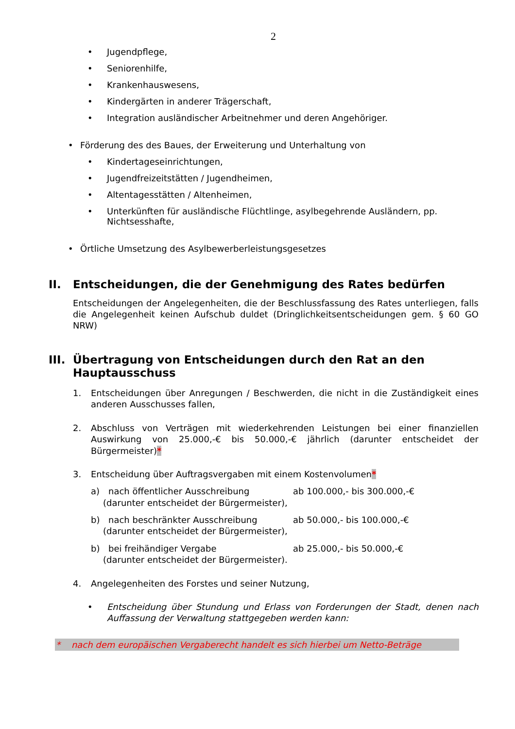2
• Jugendpflege,
• Seniorenhilfe,
• Krankenhauswesens,
• Kindergärten in anderer Trägerschaft,
• Integration ausländischer Arbeitnehmer und deren Angehöriger.
• Förderung des des Baues, der Erweiterung und Unterhaltung von
• Kindertageseinrichtungen,
• Jugendfreizeitstätten / Jugendheimen,
• Altentagesstätten / Altenheimen,
• Unterkünften für ausländische Flüchtlinge, asylbegehrende Ausländern, pp. Nichtsesshafte,
• Örtliche Umsetzung des Asylbewerberleistungsgesetzes
II. Entscheidungen, die der Genehmigung des Rates bedürfen
Entscheidungen der Angelegenheiten, die der Beschlussfassung des Rates unterliegen, falls die Angelegenheit keinen Aufschub duldet (Dringlichkeitsentscheidungen gem. § 60 GO NRW)
III. Übertragung von Entscheidungen durch den Rat an den Hauptausschuss
1. Entscheidungen über Anregungen / Beschwerden, die nicht in die Zuständigkeit eines anderen Ausschusses fallen,
2. Abschluss von Verträgen mit wiederkehrenden Leistungen bei einer finanziellen Auswirkung von 25.000,-€ bis 50.000,-€ jährlich (darunter entscheidet der Bürgermeister)*
3. Entscheidung über Auftragsvergaben mit einem Kostenvolumen*
a) nach öffentlicher Ausschreibung ab 100.000,- bis 300.000,-€
(darunter entscheidet der Bürgermeister),
b) nach beschränkter Ausschreibung ab 50.000,- bis 100.000,-€
(darunter entscheidet der Bürgermeister),
b) bei freihändiger Vergabe ab 25.000,- bis 50.000,-€
(darunter entscheidet der Bürgermeister).
4. Angelegenheiten des Forstes und seiner Nutzung,
• Entscheidung über Stundung und Erlass von Forderungen der Stadt, denen nach Auffassung der Verwaltung stattgegeben werden kann:
* nach dem europäischen Vergaberecht handelt es sich hierbei um Netto-Beträge